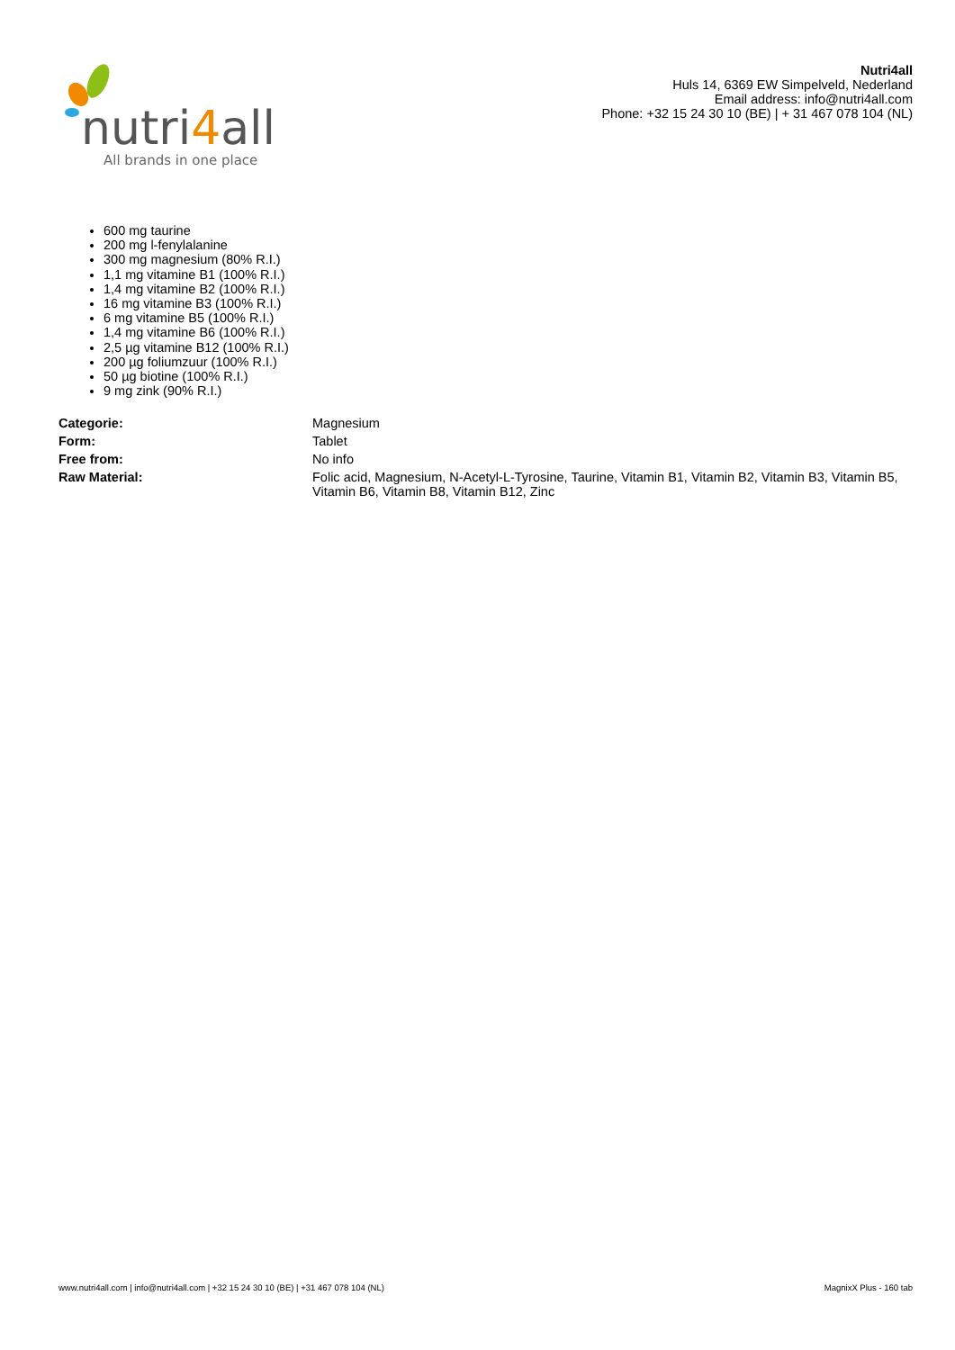nutri4all
All brands in one place
Nutri4all
Huls 14, 6369 EW Simpelveld, Nederland
Email address: info@nutri4all.com
Phone: +32 15 24 30 10 (BE) | + 31 467 078 104 (NL)
600 mg taurine
200 mg l-fenylalanine
300 mg magnesium (80% R.I.)
1,1 mg vitamine B1 (100% R.I.)
1,4 mg vitamine B2 (100% R.I.)
16 mg vitamine B3 (100% R.I.)
6 mg vitamine B5 (100% R.I.)
1,4 mg vitamine B6 (100% R.I.)
2,5 µg vitamine B12 (100% R.I.)
200 µg foliumzuur (100% R.I.)
50 µg biotine (100% R.I.)
9 mg zink (90% R.I.)
| Categorie: | Magnesium |
| Form: | Tablet |
| Free from: | No info |
| Raw Material: | Folic acid, Magnesium, N-Acetyl-L-Tyrosine, Taurine, Vitamin B1, Vitamin B2, Vitamin B3, Vitamin B5, Vitamin B6, Vitamin B8, Vitamin B12, Zinc |
www.nutri4all.com | info@nutri4all.com | +32 15 24 30 10 (BE) | +31 467 078 104 (NL) MagnixX Plus - 160 tab